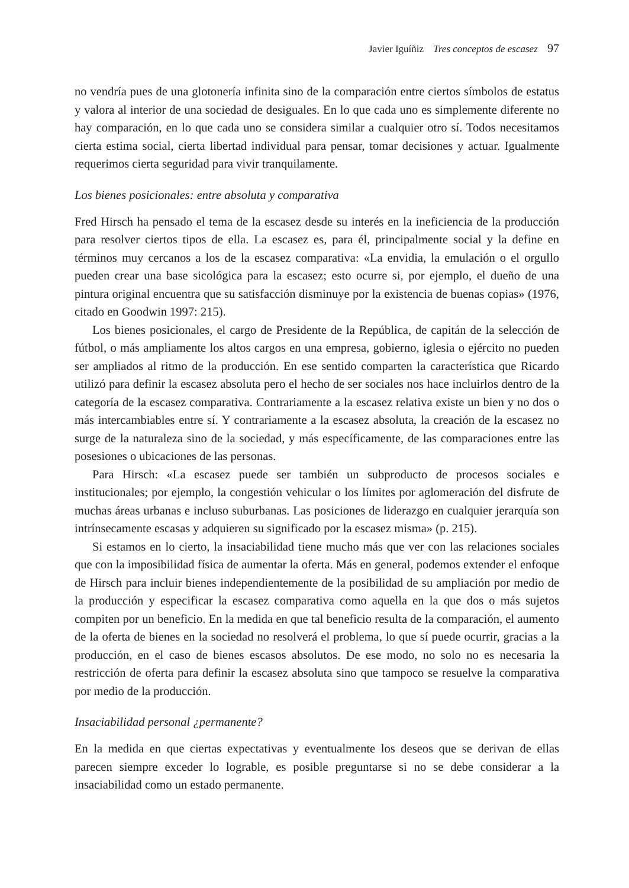Javier Iguíñiz Tres conceptos de escasez 97
no vendría pues de una glotonería infinita sino de la comparación entre ciertos símbolos de estatus y valora al interior de una sociedad de desiguales. En lo que cada uno es simplemente diferente no hay comparación, en lo que cada uno se considera similar a cualquier otro sí. Todos necesitamos cierta estima social, cierta libertad individual para pensar, tomar decisiones y actuar. Igualmente requerimos cierta seguridad para vivir tranquilamente.
Los bienes posicionales: entre absoluta y comparativa
Fred Hirsch ha pensado el tema de la escasez desde su interés en la ineficiencia de la producción para resolver ciertos tipos de ella. La escasez es, para él, principalmente social y la define en términos muy cercanos a los de la escasez comparativa: «La envidia, la emulación o el orgullo pueden crear una base sicológica para la escasez; esto ocurre si, por ejemplo, el dueño de una pintura original encuentra que su satisfacción disminuye por la existencia de buenas copias» (1976, citado en Goodwin 1997: 215).
Los bienes posicionales, el cargo de Presidente de la República, de capitán de la selección de fútbol, o más ampliamente los altos cargos en una empresa, gobierno, iglesia o ejército no pueden ser ampliados al ritmo de la producción. En ese sentido comparten la característica que Ricardo utilizó para definir la escasez absoluta pero el hecho de ser sociales nos hace incluirlos dentro de la categoría de la escasez comparativa. Contrariamente a la escasez relativa existe un bien y no dos o más intercambiables entre sí. Y contrariamente a la escasez absoluta, la creación de la escasez no surge de la naturaleza sino de la sociedad, y más específicamente, de las comparaciones entre las posesiones o ubicaciones de las personas.
Para Hirsch: «La escasez puede ser también un subproducto de procesos sociales e institucionales; por ejemplo, la congestión vehicular o los límites por aglomeración del disfrute de muchas áreas urbanas e incluso suburbanas. Las posiciones de liderazgo en cualquier jerarquía son intrínsecamente escasas y adquieren su significado por la escasez misma» (p. 215).
Si estamos en lo cierto, la insaciabilidad tiene mucho más que ver con las relaciones sociales que con la imposibilidad física de aumentar la oferta. Más en general, podemos extender el enfoque de Hirsch para incluir bienes independientemente de la posibilidad de su ampliación por medio de la producción y especificar la escasez comparativa como aquella en la que dos o más sujetos compiten por un beneficio. En la medida en que tal beneficio resulta de la comparación, el aumento de la oferta de bienes en la sociedad no resolverá el problema, lo que sí puede ocurrir, gracias a la producción, en el caso de bienes escasos absolutos. De ese modo, no solo no es necesaria la restricción de oferta para definir la escasez absoluta sino que tampoco se resuelve la comparativa por medio de la producción.
Insaciabilidad personal ¿permanente?
En la medida en que ciertas expectativas y eventualmente los deseos que se derivan de ellas parecen siempre exceder lo lograble, es posible preguntarse si no se debe considerar a la insaciabilidad como un estado permanente.